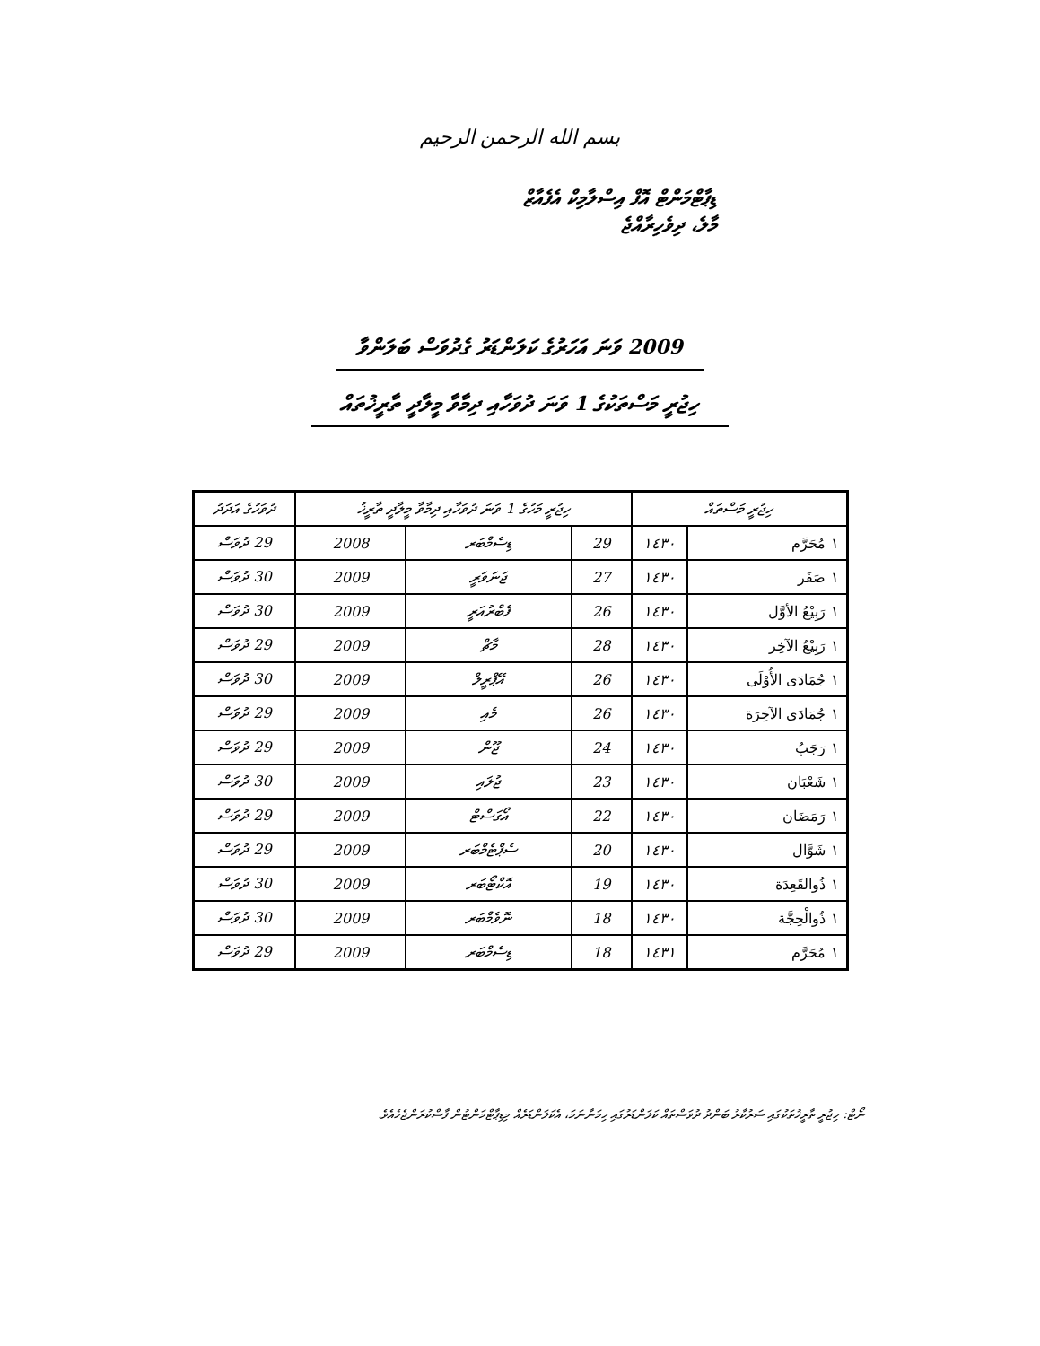بسم الله الرحمن الرحيم
ޑިޕާޓްމަންޓް އޮފް އިސްލާމިކް އެފެއާޒް
މާލެ، ދިވެހިރާއްޖެ
2009 ވަނަ އަހަރުގެ ކަލަންޑަރު ގެދުވަސް ބަލަންވާ
ހިޖުރީ މަސްތަކުގެ 1 ވަނަ ދުވަހާއި ދިމާވާ މީލާދީ ތާރީޚުތައް
| ހިޖުރީ މަސްތައް | | ހިޖުރީ މަހުގެ 1 ވަނަ ދުވަހާއި ދިމާވާ މީލާދީ ތާރީޚު | | | ދުވަހުގެ އަދަދު |
| --- | --- | --- | --- | --- | --- |
| ١ مُحَرَّم | ١٤٣٠ | 29 | ޑިސެމްބަރ | 2008 | 29 ދުވަސް |
| ١ صَفَر | ١٤٣٠ | 27 | ޖަނަވަރީ | 2009 | 30 ދުވަސް |
| ١ رَبِيْعُ الأوَّل | ١٤٣٠ | 26 | ފެބްރުއަރީ | 2009 | 30 ދުވަސް |
| ١ رَبِيْعُ الآخِر | ١٤٣٠ | 28 | މާޗް | 2009 | 29 ދުވަސް |
| ١ جُمَادَى الأُوْلَى | ١٤٣٠ | 26 | އޭޕްރީލް | 2009 | 30 ދުވަސް |
| ١ جُمَادَى الآخِرَة | ١٤٣٠ | 26 | މެއި | 2009 | 29 ދުވަސް |
| ١ رَجَبُ | ١٤٣٠ | 24 | ޖޫން | 2009 | 29 ދުވަސް |
| ١ شَعْبَان | ١٤٣٠ | 23 | ޖުލައި | 2009 | 30 ދުވަސް |
| ١ رَمَضَان | ١٤٣٠ | 22 | އޯގަސްޓް | 2009 | 29 ދުވަސް |
| ١ شَوَّال | ١٤٣٠ | 20 | ސެޕްޓެމްބަރ | 2009 | 29 ދުވަސް |
| ١ ذُوالقَعِدَة | ١٤٣٠ | 19 | އޮކްޓޯބަރ | 2009 | 30 ދުވަސް |
| ١ ذُوالْحِجَّة | ١٤٣٠ | 18 | ނޮވެމްބަރ | 2009 | 30 ދުވަސް |
| ١ مُحَرَّم | ١٤٣١ | 18 | ޑިސެމްބަރ | 2009 | 29 ދުވަސް |
ނޯޓް: ހިޖުރީ ތާރީޚުތަކުގައި ސަރުކާރު ބަންދު ދުވަސްތައް ކަލަންޑަރުގައި ހިމަނާނަމަ، އެކަލަންޑަރެއް މިޑިޕާޓްމަންޓުން ފާސްކުރަންޖެހެއެވެ.